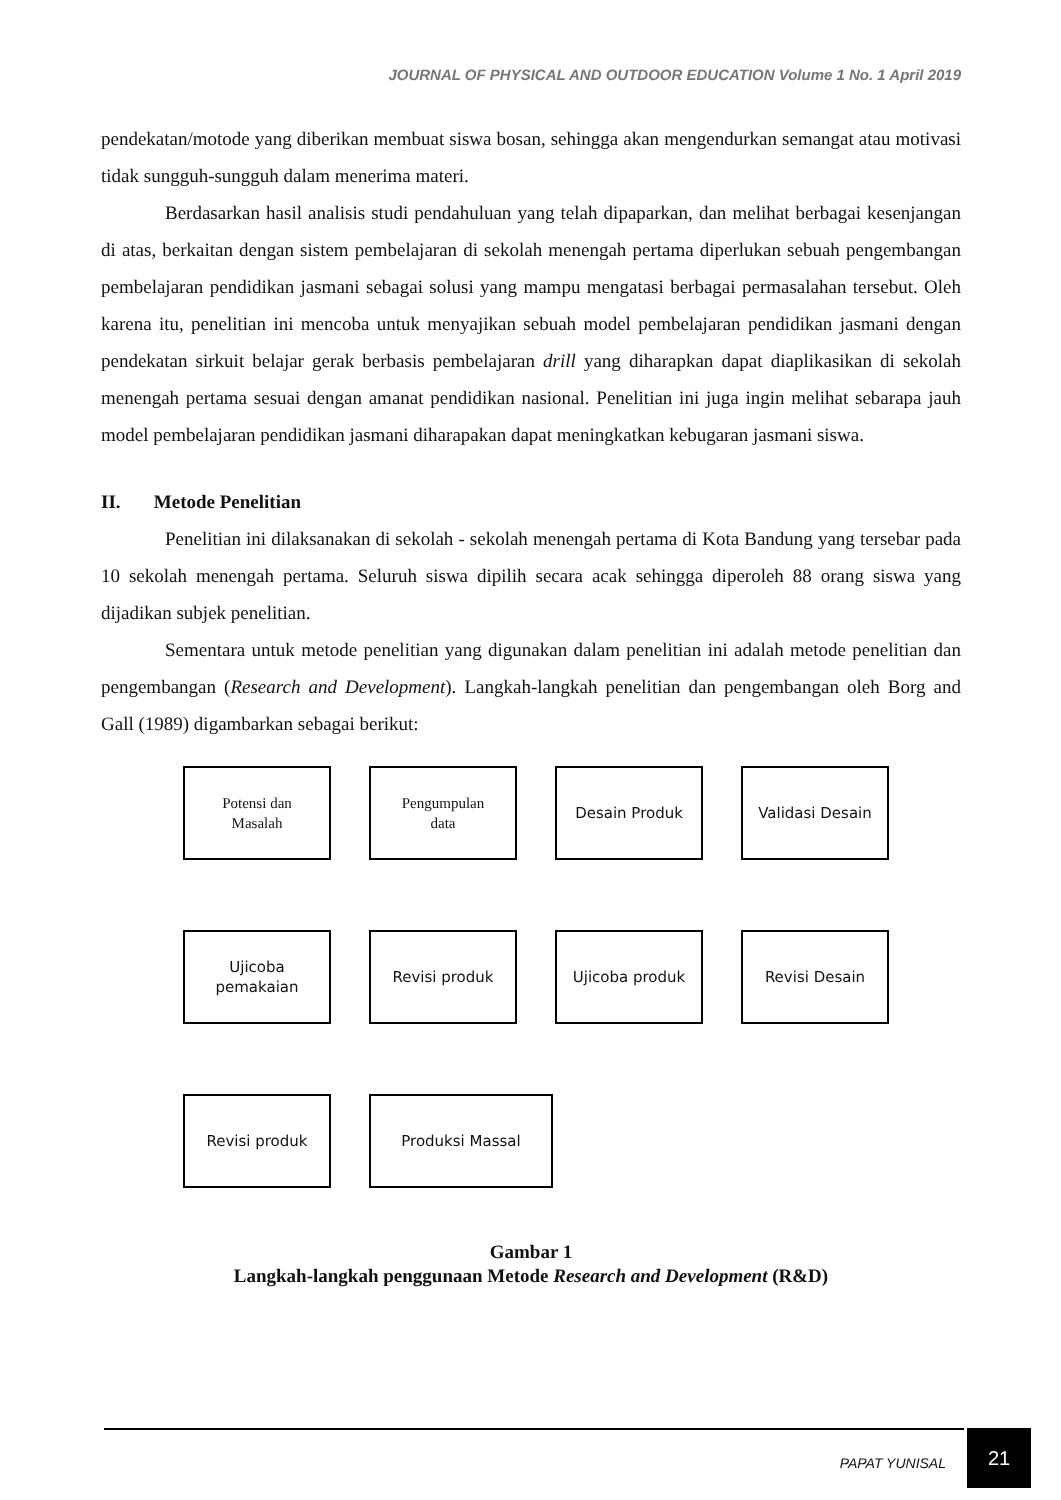JOURNAL OF PHYSICAL AND OUTDOOR EDUCATION Volume 1 No. 1 April 2019
pendekatan/motode yang diberikan membuat siswa bosan, sehingga akan mengendurkan semangat atau motivasi tidak sungguh-sungguh dalam menerima materi.
Berdasarkan hasil analisis studi pendahuluan yang telah dipaparkan, dan melihat berbagai kesenjangan di atas, berkaitan dengan sistem pembelajaran di sekolah menengah pertama diperlukan sebuah pengembangan pembelajaran pendidikan jasmani sebagai solusi yang mampu mengatasi berbagai permasalahan tersebut. Oleh karena itu, penelitian ini mencoba untuk menyajikan sebuah model pembelajaran pendidikan jasmani dengan pendekatan sirkuit belajar gerak berbasis pembelajaran drill yang diharapkan dapat diaplikasikan di sekolah menengah pertama sesuai dengan amanat pendidikan nasional. Penelitian ini juga ingin melihat sebarapa jauh model pembelajaran pendidikan jasmani diharapakan dapat meningkatkan kebugaran jasmani siswa.
II. Metode Penelitian
Penelitian ini dilaksanakan di sekolah - sekolah menengah pertama di Kota Bandung yang tersebar pada 10 sekolah menengah pertama. Seluruh siswa dipilih secara acak sehingga diperoleh 88 orang siswa yang dijadikan subjek penelitian.
Sementara untuk metode penelitian yang digunakan dalam penelitian ini adalah metode penelitian dan pengembangan (Research and Development). Langkah-langkah penelitian dan pengembangan oleh Borg and Gall (1989) digambarkan sebagai berikut:
Potensi dan
Masalah
Pengumpulan
data
Desain Produk
Validasi Desain
Ujicoba
pemakaian
Revisi produk
Ujicoba produk
Revisi Desain
Revisi produk
Produksi Massal
Gambar 1
Langkah-langkah penggunaan Metode Research and Development (R&D)
PAPAT YUNISAL
21